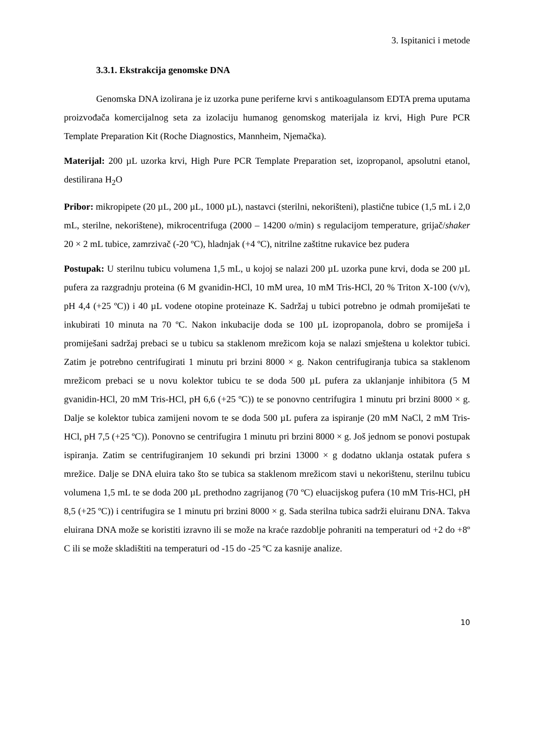3. Ispitanici i metode
3.3.1. Ekstrakcija genomske DNA
Genomska DNA izolirana je iz uzorka pune periferne krvi s antikoagulansom EDTA prema uputama proizvođača komercijalnog seta za izolaciju humanog genomskog materijala iz krvi, High Pure PCR Template Preparation Kit (Roche Diagnostics, Mannheim, Njemačka).
Materijal: 200 µL uzorka krvi, High Pure PCR Template Preparation set, izopropanol, apsolutni etanol, destilirana H<sub>2</sub>O
Pribor: mikropipete (20 µL, 200 µL, 1000 µL), nastavci (sterilni, nekorišteni), plastične tubice (1,5 mL i 2,0 mL, sterilne, nekorištene), mikrocentrifuga (2000 – 14200 o/min) s regulacijom temperature, grijač/shaker 20 × 2 mL tubice, zamrzivač (-20 ºC), hladnjak (+4 ºC), nitrilne zaštitne rukavice bez pudera
Postupak: U sterilnu tubicu volumena 1,5 mL, u kojoj se nalazi 200 µL uzorka pune krvi, doda se 200 µL pufera za razgradnju proteina (6 M gvanidin-HCl, 10 mM urea, 10 mM Tris-HCl, 20 % Triton X-100 (v/v), pH 4,4 (+25 ºC)) i 40 µL vodene otopine proteinaze K. Sadržaj u tubici potrebno je odmah promiješati te inkubirati 10 minuta na 70 ºC. Nakon inkubacije doda se 100 µL izopropanola, dobro se promiješa i promiješani sadržaj prebaci se u tubicu sa staklenom mrežicom koja se nalazi smještena u kolektor tubici. Zatim je potrebno centrifugirati 1 minutu pri brzini 8000 × g. Nakon centrifugiranja tubica sa staklenom mrežicom prebaci se u novu kolektor tubicu te se doda 500 µL pufera za uklanjanje inhibitora (5 M gvanidin-HCl, 20 mM Tris-HCl, pH 6,6 (+25 ºC)) te se ponovno centrifugira 1 minutu pri brzini 8000 × g. Dalje se kolektor tubica zamijeni novom te se doda 500 µL pufera za ispiranje (20 mM NaCl, 2 mM Tris-HCl, pH 7,5 (+25 ºC)). Ponovno se centrifugira 1 minutu pri brzini 8000 × g. Još jednom se ponovi postupak ispiranja. Zatim se centrifugiranjem 10 sekundi pri brzini 13000 × g dodatno uklanja ostatak pufera s mrežice. Dalje se DNA eluira tako što se tubica sa staklenom mrežicom stavi u nekorištenu, sterilnu tubicu volumena 1,5 mL te se doda 200 µL prethodno zagrijanog (70 ºC) eluacijskog pufera (10 mM Tris-HCl, pH 8,5 (+25 ºC)) i centrifugira se 1 minutu pri brzini 8000 × g. Sada sterilna tubica sadrži eluiranu DNA. Takva eluirana DNA može se koristiti izravno ili se može na kraće razdoblje pohraniti na temperaturi od +2 do +8º C ili se može skladištiti na temperaturi od -15 do -25 ºC za kasnije analize.
10